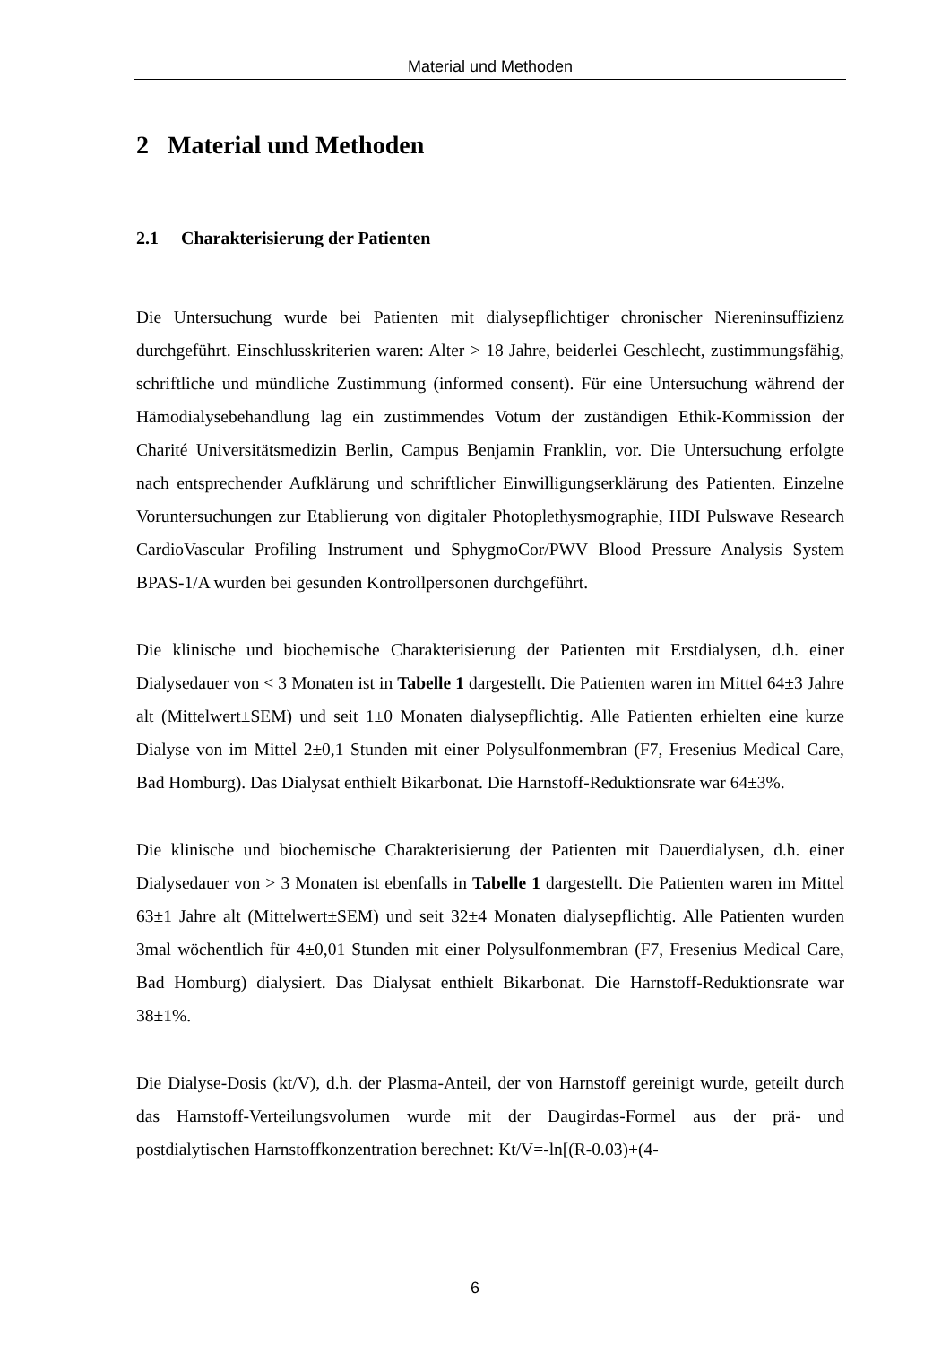Material und Methoden
2 Material und Methoden
2.1 Charakterisierung der Patienten
Die Untersuchung wurde bei Patienten mit dialysepflichtiger chronischer Niereninsuffizienz durchgeführt. Einschlusskriterien waren: Alter > 18 Jahre, beiderlei Geschlecht, zustimmungsfähig, schriftliche und mündliche Zustimmung (informed consent). Für eine Untersuchung während der Hämodialysebehandlung lag ein zustimmendes Votum der zuständigen Ethik-Kommission der Charité Universitätsmedizin Berlin, Campus Benjamin Franklin, vor. Die Untersuchung erfolgte nach entsprechender Aufklärung und schriftlicher Einwilligungserklärung des Patienten. Einzelne Voruntersuchungen zur Etablierung von digitaler Photoplethysmographie, HDI Pulswave Research CardioVascular Profiling Instrument und SphygmoCor/PWV Blood Pressure Analysis System BPAS-1/A wurden bei gesunden Kontrollpersonen durchgeführt.
Die klinische und biochemische Charakterisierung der Patienten mit Erstdialysen, d.h. einer Dialysedauer von < 3 Monaten ist in Tabelle 1 dargestellt. Die Patienten waren im Mittel 64±3 Jahre alt (Mittelwert±SEM) und seit 1±0 Monaten dialysepflichtig. Alle Patienten erhielten eine kurze Dialyse von im Mittel 2±0,1 Stunden mit einer Polysulfonmembran (F7, Fresenius Medical Care, Bad Homburg). Das Dialysat enthielt Bikarbonat. Die Harnstoff-Reduktionsrate war 64±3%.
Die klinische und biochemische Charakterisierung der Patienten mit Dauerdialysen, d.h. einer Dialysedauer von > 3 Monaten ist ebenfalls in Tabelle 1 dargestellt. Die Patienten waren im Mittel 63±1 Jahre alt (Mittelwert±SEM) und seit 32±4 Monaten dialysepflichtig. Alle Patienten wurden 3mal wöchentlich für 4±0,01 Stunden mit einer Polysulfonmembran (F7, Fresenius Medical Care, Bad Homburg) dialysiert. Das Dialysat enthielt Bikarbonat. Die Harnstoff-Reduktionsrate war 38±1%.
Die Dialyse-Dosis (kt/V), d.h. der Plasma-Anteil, der von Harnstoff gereinigt wurde, geteilt durch das Harnstoff-Verteilungsvolumen wurde mit der Daugirdas-Formel aus der prä- und postdialytischen Harnstoffkonzentration berechnet: Kt/V=-ln[(R-0.03)+(4-
6